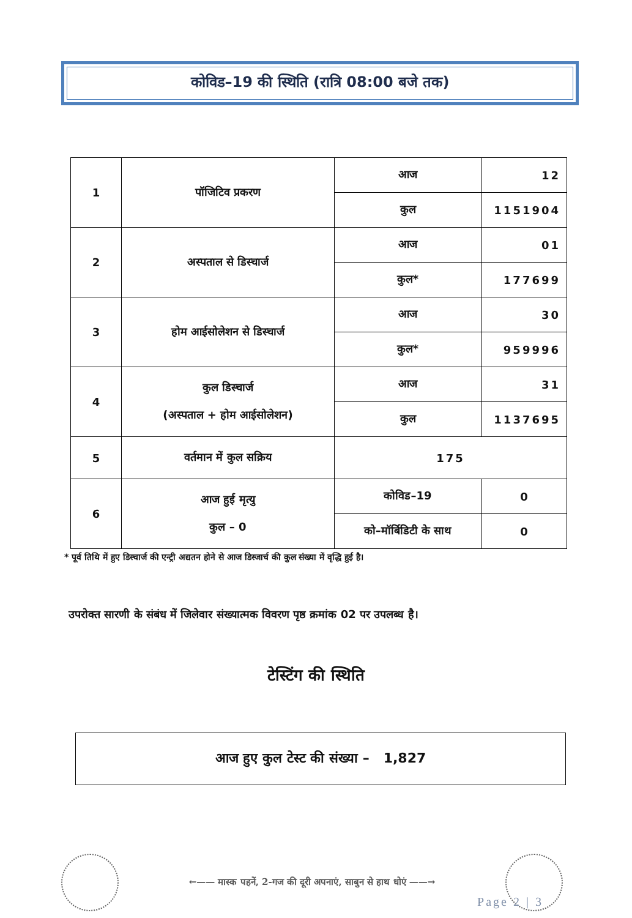कोविड–19 की स्थिति (रात्रि 08:00 बजे तक)
| 1 | पॉजिटिव प्रकरण | आज | 12 |
| | | कुल | 1151904 |
| 2 | अस्पताल से डिस्चार्ज | आज | 01 |
| | | कुल* | 177699 |
| 3 | होम आईसोलेशन से डिस्चार्ज | आज | 30 |
| | | कुल* | 959996 |
| 4 | कुल डिस्चार्ज (अस्पताल + होम आईसोलेशन) | आज | 31 |
| | | कुल | 1137695 |
| 5 | वर्तमान में कुल सक्रिय | 175 | |
| 6 | आज हुई मृत्यु कुल – 0 | कोविड–19 | 0 |
| | | को–मॉर्बिडिटी के साथ | 0 |
* पूर्व तिथि में हुए डिस्चार्ज की एन्ट्री अद्यतन होने से आज डिस्जार्च की कुल संख्या में वृद्धि हुई है।
उपरोक्त सारणी के संबंध में जिलेवार संख्यात्मक विवरण पृष्ठ क्रमांक 02 पर उपलब्ध है।
टेस्टिंग की स्थिति
आज हुए कुल टेस्ट की संख्या – 1,827
←—— मास्क पहनें, 2-गज की दूरी अपनाएं, साबुन से हाथ धोएं ——→
Page 2 | 3